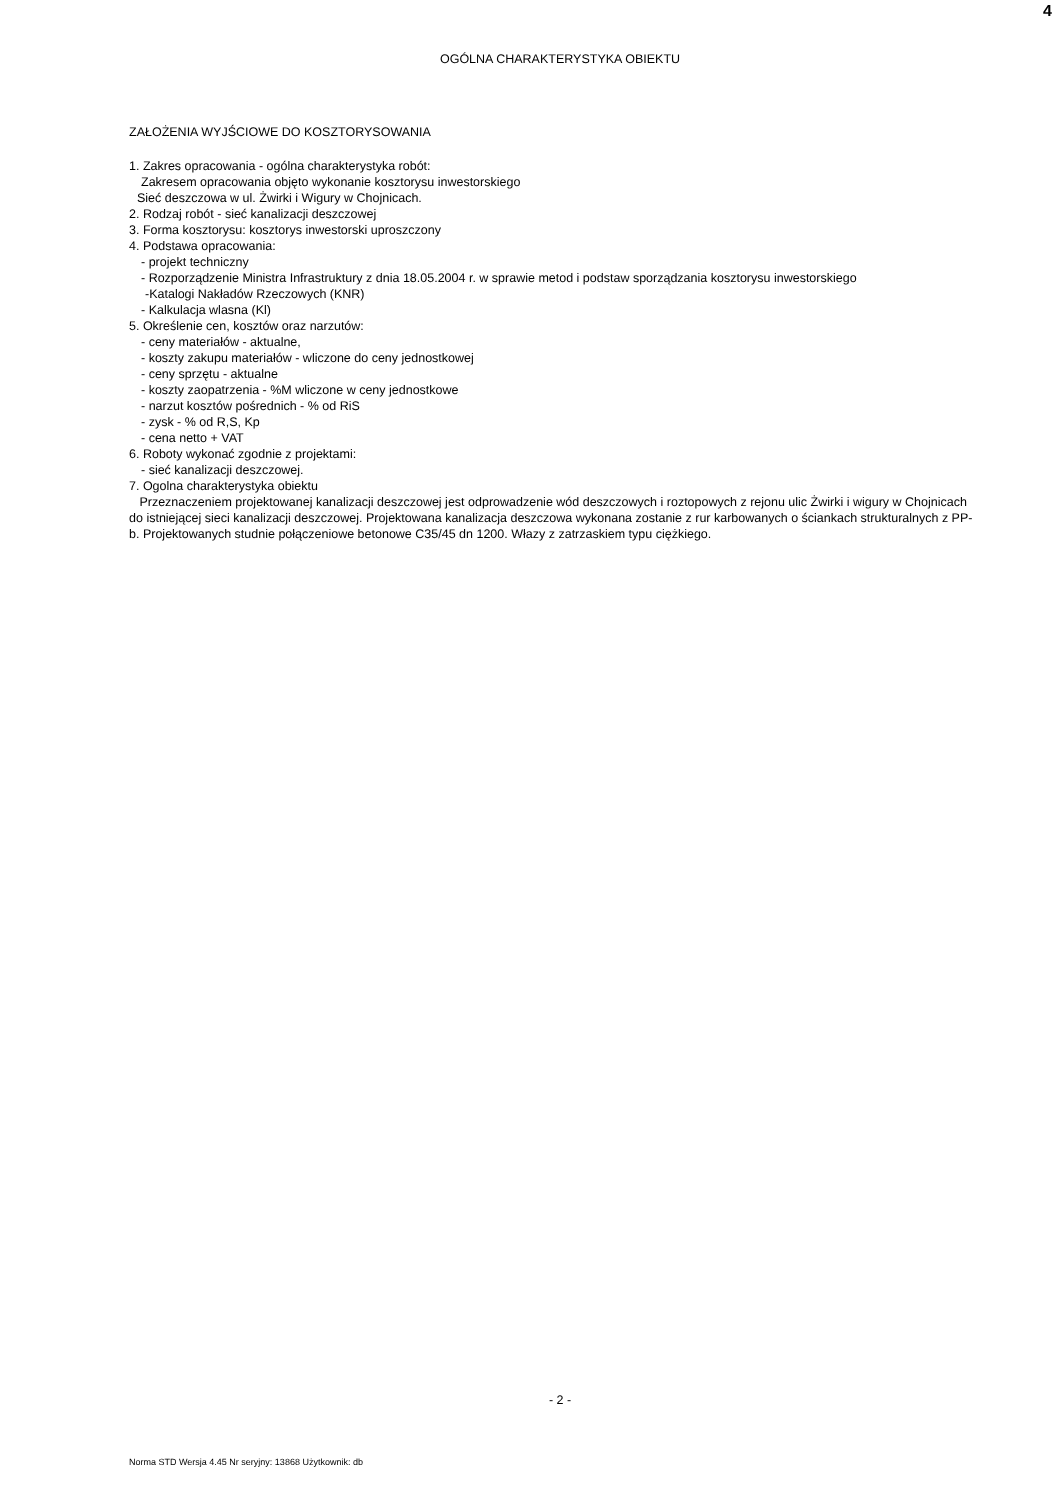4
OGÓLNA CHARAKTERYSTYKA OBIEKTU
ZAŁOŻENIA WYJŚCIOWE DO KOSZTORYSOWANIA
1. Zakres opracowania - ogólna charakterystyka robót:
Zakresem opracowania objęto wykonanie kosztorysu inwestorskiego
Sieć deszczowa w ul. Żwirki i Wigury w Chojnicach.
2. Rodzaj robót - sieć kanalizacji deszczowej
3. Forma kosztorysu: kosztorys inwestorski uproszczony
4. Podstawa opracowania:
- projekt techniczny
- Rozporządzenie Ministra Infrastruktury z dnia 18.05.2004 r. w sprawie metod i podstaw sporządzania kosztorysu inwestorskiego
-Katalogi Nakładów Rzeczowych (KNR)
- Kalkulacja wlasna (Kl)
5. Określenie cen, kosztów oraz narzutów:
- ceny materiałów - aktualne,
- koszty zakupu materiałów - wliczone do ceny jednostkowej
- ceny sprzętu - aktualne
- koszty zaopatrzenia - %M wliczone w ceny jednostkowe
- narzut kosztów pośrednich - % od RiS
- zysk - % od R,S, Kp
- cena netto + VAT
6. Roboty wykonać zgodnie z projektami:
- sieć kanalizacji deszczowej.
7. Ogolna charakterystyka obiektu
Przeznaczeniem projektowanej kanalizacji deszczowej jest odprowadzenie wód deszczowych i roztopowych z rejonu ulic Żwirki i wigury w Chojnicach do istniejącej sieci kanalizacji deszczowej. Projektowana kanalizacja deszczowa wykonana zostanie z rur karbowanych o ściankach strukturalnych z PP-b. Projektowanych studnie połączeniowe betonowe C35/45 dn 1200. Włazy z zatrzaskiem typu ciężkiego.
- 2 -
Norma STD Wersja 4.45 Nr seryjny: 13868 Użytkownik: db